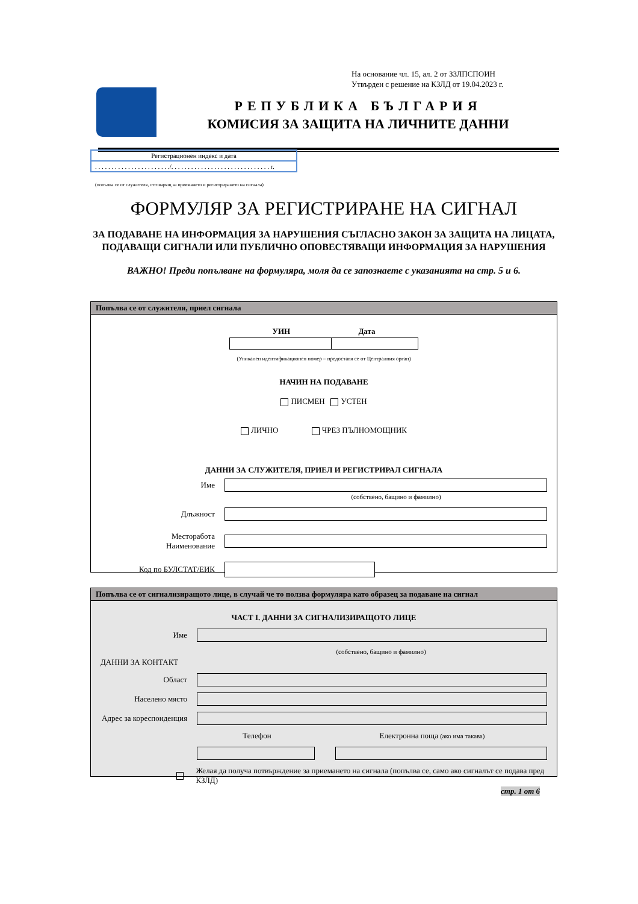На основание чл. 15, ал. 2 от ЗЗЛПСПОИН
Утвърден с решение на КЗЛД от 19.04.2023 г.
РЕПУБЛИКА БЪЛГАРИЯ
КОМИСИЯ ЗА ЗАЩИТА НА ЛИЧНИТЕ ДАННИ
Регистрационен индекс и дата
. . . . . . . . . . . . . . . . . . . . . . ./. . . . . . . . . . . . . . . . . . . . . . . . . . . . . . г.
(попълва се от служителя, отговарящ за приемането и регистрирането на сигнала)
ФОРМУЛЯР ЗА РЕГИСТРИРАНЕ НА СИГНАЛ
ЗА ПОДАВАНЕ НА ИНФОРМАЦИЯ ЗА НАРУШЕНИЯ СЪГЛАСНО ЗАКОН ЗА ЗАЩИТА НА ЛИЦАТА, ПОДАВАЩИ СИГНАЛИ ИЛИ ПУБЛИЧНО ОПОВЕСТЯВАЩИ ИНФОРМАЦИЯ ЗА НАРУШЕНИЯ
ВАЖНО! Преди попълване на формуляра, моля да се запознаете с указанията на стр. 5 и 6.
Попълва се от служителя, приел сигнала
УИН Дата
(Уникален идентификационен номер – предоставя се от Централния орган)
НАЧИН НА ПОДАВАНЕ
ПИСМЕН УСТЕН
ЛИЧНО ЧРЕЗ ПЪЛНОМОЩНИК
ДАННИ ЗА СЛУЖИТЕЛЯ, ПРИЕЛ И РЕГИСТРИРАЛ СИГНАЛА
Име
(собствено, бащино и фамилно)
Длъжност
Месторабота
Наименование
Код по БУЛСТАТ/ЕИК
Попълва се от сигнализиращото лице, в случай че то ползва формуляра като образец за подаване на сигнал
ЧАСТ I. ДАННИ ЗА СИГНАЛИЗИРАЩОТО ЛИЦЕ
Име
(собствено, бащино и фамилно)
ДАННИ ЗА КОНТАКТ
Област
Населено място
Адрес за кореспонденция
Телефон
Електронна поща (ако има такава)
Желая да получа потвърждение за приемането на сигнала (попълва се, само ако сигналът се подава пред КЗЛД)
стр. 1 от 6